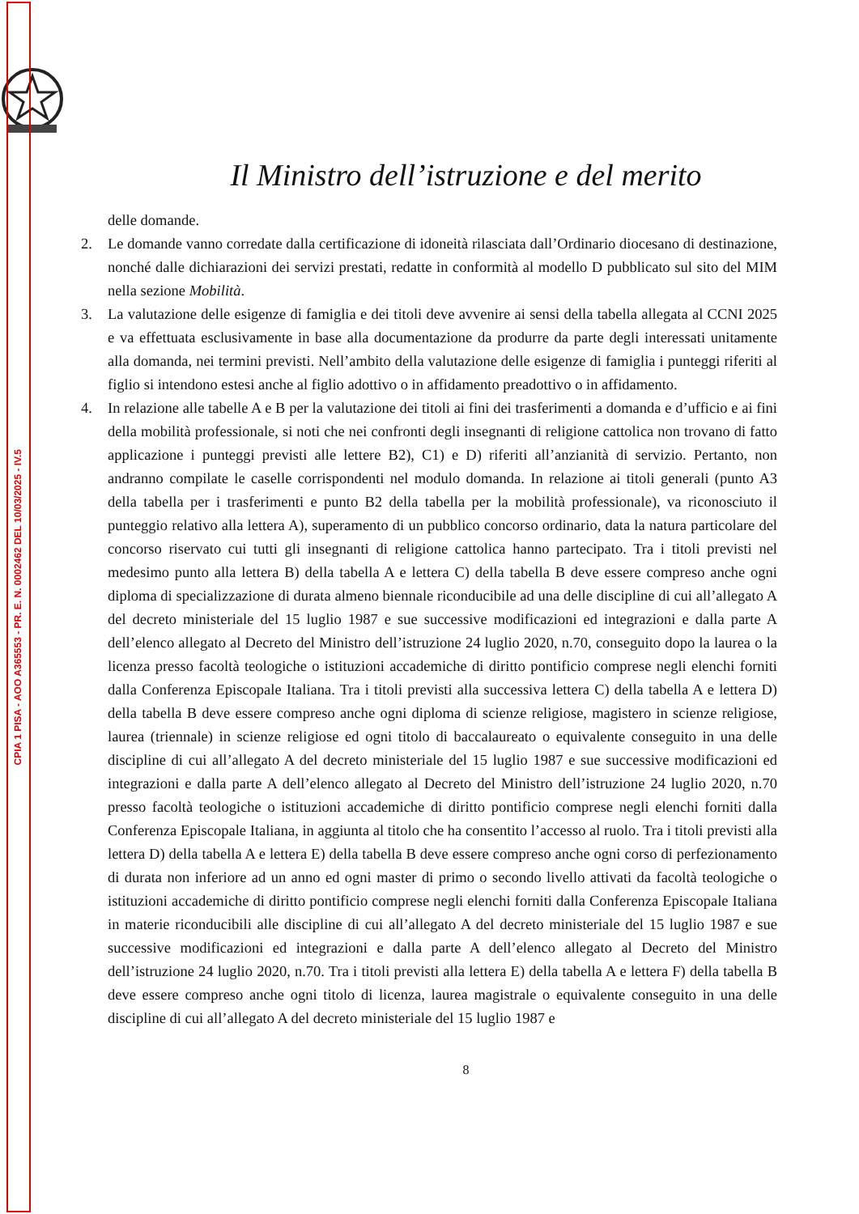CPIA 1 PISA - AOO A365553 - PR. E. N. 0002462 DEL 10/03/2025 - IV.5
Il Ministro dell’istruzione e del merito
delle domande.
2. Le domande vanno corredate dalla certificazione di idoneità rilasciata dall’Ordinario diocesano di destinazione, nonché dalle dichiarazioni dei servizi prestati, redatte in conformità al modello D pubblicato sul sito del MIM nella sezione Mobilità.
3. La valutazione delle esigenze di famiglia e dei titoli deve avvenire ai sensi della tabella allegata al CCNI 2025 e va effettuata esclusivamente in base alla documentazione da produrre da parte degli interessati unitamente alla domanda, nei termini previsti. Nell’ambito della valutazione delle esigenze di famiglia i punteggi riferiti al figlio si intendono estesi anche al figlio adottivo o in affidamento preadottivo o in affidamento.
4. In relazione alle tabelle A e B per la valutazione dei titoli ai fini dei trasferimenti a domanda e d’ufficio e ai fini della mobilità professionale, si noti che nei confronti degli insegnanti di religione cattolica non trovano di fatto applicazione i punteggi previsti alle lettere B2), C1) e D) riferiti all’anzianità di servizio. Pertanto, non andranno compilate le caselle corrispondenti nel modulo domanda. In relazione ai titoli generali (punto A3 della tabella per i trasferimenti e punto B2 della tabella per la mobilità professionale), va riconosciuto il punteggio relativo alla lettera A), superamento di un pubblico concorso ordinario, data la natura particolare del concorso riservato cui tutti gli insegnanti di religione cattolica hanno partecipato. Tra i titoli previsti nel medesimo punto alla lettera B) della tabella A e lettera C) della tabella B deve essere compreso anche ogni diploma di specializzazione di durata almeno biennale riconducibile ad una delle discipline di cui all’allegato A del decreto ministeriale del 15 luglio 1987 e sue successive modificazioni ed integrazioni e dalla parte A dell’elenco allegato al Decreto del Ministro dell’istruzione 24 luglio 2020, n.70, conseguito dopo la laurea o la licenza presso facoltà teologiche o istituzioni accademiche di diritto pontificio comprese negli elenchi forniti dalla Conferenza Episcopale Italiana. Tra i titoli previsti alla successiva lettera C) della tabella A e lettera D) della tabella B deve essere compreso anche ogni diploma di scienze religiose, magistero in scienze religiose, laurea (triennale) in scienze religiose ed ogni titolo di baccalaureato o equivalente conseguito in una delle discipline di cui all’allegato A del decreto ministeriale del 15 luglio 1987 e sue successive modificazioni ed integrazioni e dalla parte A dell’elenco allegato al Decreto del Ministro dell’istruzione 24 luglio 2020, n.70 presso facoltà teologiche o istituzioni accademiche di diritto pontificio comprese negli elenchi forniti dalla Conferenza Episcopale Italiana, in aggiunta al titolo che ha consentito l’accesso al ruolo. Tra i titoli previsti alla lettera D) della tabella A e lettera E) della tabella B deve essere compreso anche ogni corso di perfezionamento di durata non inferiore ad un anno ed ogni master di primo o secondo livello attivati da facoltà teologiche o istituzioni accademiche di diritto pontificio comprese negli elenchi forniti dalla Conferenza Episcopale Italiana in materie riconducibili alle discipline di cui all’allegato A del decreto ministeriale del 15 luglio 1987 e sue successive modificazioni ed integrazioni e dalla parte A dell’elenco allegato al Decreto del Ministro dell’istruzione 24 luglio 2020, n.70. Tra i titoli previsti alla lettera E) della tabella A e lettera F) della tabella B deve essere compreso anche ogni titolo di licenza, laurea magistrale o equivalente conseguito in una delle discipline di cui all’allegato A del decreto ministeriale del 15 luglio 1987 e
8